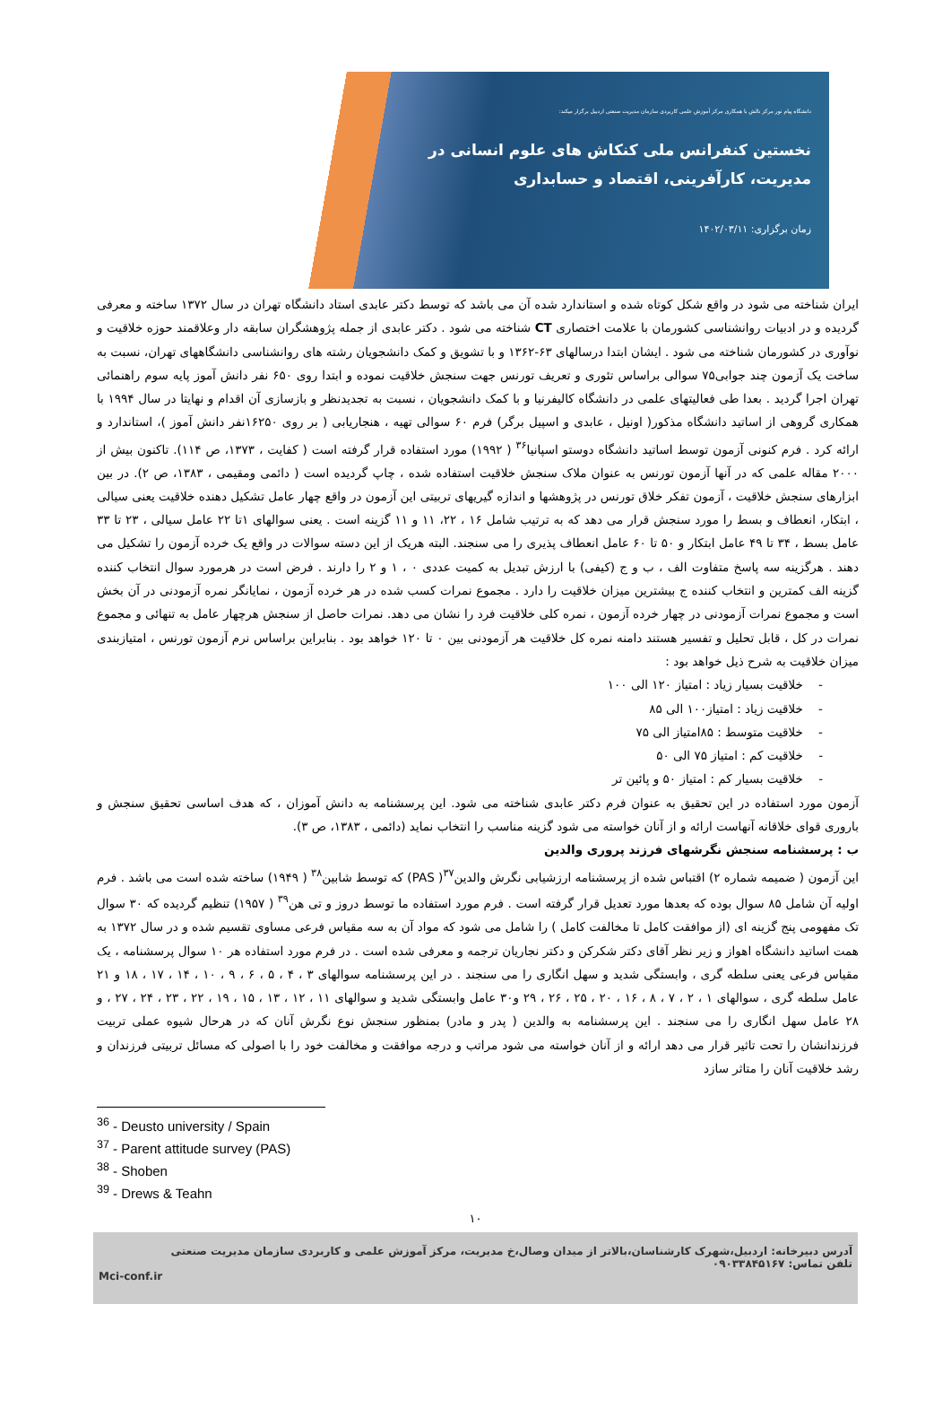دانشگاه پیام نور مرکز نالش با همکاری مرکز آموزش علمی کاربردی سازمان مدیریت صنعتی اردبیل برگزار میکند:
نخستین کنفرانس ملی کنکاش های علوم انسانی در
مدیریت، کارآفرینی، اقتصاد و حسابداری
زمان برگزاری: ۱۴۰۲/۰۳/۱۱
ایران شناخته می شود در واقع شکل کوتاه شده و استاندارد شده آن می باشد که توسط دکتر عابدی استاد دانشگاه تهران در سال ۱۳۷۲ ساخته و معرفی گردیده و در ادبیات روانشناسی کشورمان با علامت اختصاری CT شناخته می شود . دکتر عابدی از جمله پژوهشگران سابقه دار وعلاقمند حوزه خلاقیت و نوآوری در کشورمان شناخته می شود . ایشان ابتدا درسالهای ۶۳-۱۳۶۲ و با تشویق و کمک دانشجویان رشته های روانشناسی دانشگاههای تهران، نسبت به ساخت یک آزمون چند جوابی۷۵ سوالی براساس تئوری و تعریف تورنس جهت سنجش خلاقیت نموده و ابتدا روی ۶۵۰ نفر دانش آموز پایه سوم راهنمائی تهران اجرا گردید . بعدا طی فعالیتهای علمی در دانشگاه کالیفرنیا و با کمک دانشجویان ، نسبت به تجدیدنظر و بازسازی آن اقدام و نهایتا در سال ۱۹۹۴ با همکاری گروهی از اساتید دانشگاه مذکور( اونیل ، عابدی و اسپیل برگر) فرم ۶۰ سوالی تهیه ، هنجاریابی ( بر روی ۱۶۲۵۰نفر دانش آموز )، استاندارد و ارائه کرد . فرم کنونی آزمون توسط اساتید دانشگاه دوستو اسپانیا<sup>۳۶</sup> ( ۱۹۹۲) مورد استفاده قرار گرفته است ( کفایت ، ۱۳۷۳، ص ۱۱۴). تاکنون بیش از ۲۰۰۰ مقاله علمی که در آنها آزمون تورنس به عنوان ملاک سنجش خلاقیت استفاده شده ، چاپ گردیده است ( دائمی ومقیمی ، ۱۳۸۳، ص ۲). در بین ابزارهای سنجش خلاقیت ، آزمون تفکر خلاق تورنس در پژوهشها و اندازه گیریهای تربیتی این آزمون در واقع چهار عامل تشکیل دهنده خلاقیت یعنی سیالی ، ابتکار، انعطاف و بسط را مورد سنجش قرار می دهد که به ترتیب شامل ۱۶ ، ۲۲، ۱۱ و ۱۱ گزینه است . یعنی سوالهای ۱تا ۲۲ عامل سیالی ، ۲۳ تا ۳۳ عامل بسط ، ۳۴ تا ۴۹ عامل ابتکار و ۵۰ تا ۶۰ عامل انعطاف پذیری را می سنجند. البته هریک از این دسته سوالات در واقع یک خرده آزمون را تشکیل می دهند . هرگزینه سه پاسخ متفاوت الف ، ب و ج (کیفی) با ارزش تبدیل به کمیت عددی ۰ ، ۱ و ۲ را دارند . فرض است در هرمورد سوال انتخاب کننده گزینه الف کمترین و انتخاب کننده ج بیشترین میزان خلاقیت را دارد . مجموع نمرات کسب شده در هر خرده آزمون ، نمایانگر نمره آزمودنی در آن بخش است و مجموع نمرات آزمودنی در چهار خرده آزمون ، نمره کلی خلاقیت فرد را نشان می دهد. نمرات حاصل از سنجش هرچهار عامل به تنهائی و مجموع نمرات در کل ، قابل تحلیل و تفسیر هستند دامنه نمره کل خلاقیت هر آزمودنی بین ۰ تا ۱۲۰ خواهد بود . بنابراین براساس نرم آزمون تورنس ، امتیازبندی میزان خلاقیت به شرح ذیل خواهد بود :
- خلاقیت بسیار زیاد : امتیاز ۱۲۰ الی ۱۰۰
- خلاقیت زیاد : امتیاز۱۰۰ الی ۸۵
- خلاقیت متوسط : ۸۵امتیاز الی ۷۵
- خلاقیت کم : امتیاز ۷۵ الی ۵۰
- خلاقیت بسیار کم : امتیاز ۵۰ و پائین تر
آزمون مورد استفاده در این تحقیق به عنوان فرم دکتر عابدی شناخته می شود. این پرسشنامه به دانش آموزان ، که هدف اساسی تحقیق سنجش و باروری قوای خلاقانه آنهاست ارائه و از آنان خواسته می شود گزینه مناسب را انتخاب نماید (دائمی ، ۱۳۸۳، ص ۳).
ب : پرسشنامه سنجش نگرشهای فرزند پروری والدین
این آزمون ( ضمیمه شماره ۲) اقتباس شده از پرسشنامه ارزشیابی نگرش والدین<sup>۳۷</sup>( PAS) که توسط شابین<sup>۳۸</sup> ( ۱۹۴۹) ساخته شده است می باشد . فرم اولیه آن شامل ۸۵ سوال بوده که بعدها مورد تعدیل قرار گرفته است . فرم مورد استفاده ما توسط دروز و تی هن<sup>۳۹</sup> ( ۱۹۵۷) تنظیم گردیده که ۳۰ سوال تک مفهومی پنج گزینه ای (از موافقت کامل تا مخالفت کامل ) را شامل می شود که مواد آن به سه مقیاس فرعی مساوی تقسیم شده و در سال ۱۳۷۲ به همت اساتید دانشگاه اهواز و زیر نظر آقای دکتر شکرکن و دکتر نجاریان ترجمه و معرفی شده است . در فرم مورد استفاده هر ۱۰ سوال پرسشنامه ، یک مقیاس فرعی یعنی سلطه گری ، وابستگی شدید و سهل انگاری را می سنجند . در این پرسشنامه سوالهای ۳ ، ۴ ، ۵ ، ۶ ، ۹ ، ۱۰ ، ۱۴ ، ۱۷ ، ۱۸ و ۲۱ عامل سلطه گری ، سوالهای ۱ ، ۲ ، ۷ ، ۸ ، ۱۶ ، ۲۰ ، ۲۵ ، ۲۶ ، ۲۹ و۳۰ عامل وابستگی شدید و سوالهای ۱۱ ، ۱۲ ، ۱۳ ، ۱۵ ، ۱۹ ، ۲۲ ، ۲۳ ، ۲۴ ، ۲۷ ، و ۲۸ عامل سهل انگاری را می سنجند . این پرسشنامه به والدین ( پدر و مادر) بمنظور سنجش نوع نگرش آنان که در هرحال شیوه عملی تربیت فرزندانشان را تحت تاثیر قرار می دهد ارائه و از آنان خواسته می شود مراتب و درجه موافقت و مخالفت خود را با اصولی که مسائل تربیتی فرزندان و رشد خلاقیت آنان را متاثر سازد
<sup>36</sup> - Deusto university / Spain
<sup>37</sup> - Parent attitude survey (PAS)
<sup>38</sup> - Shoben
<sup>39</sup> - Drews & Teahn
۱۰
آدرس دبیرخانه: اردبیل،شهرک کارشناسان،بالاتر از میدان وصال،خ مدیریت، مرکز آموزش علمی و کاربردی سازمان مدیریت صنعتی
تلفن تماس: ۰۹۰۳۳۸۴۵۱۶۷
Mci-conf.ir